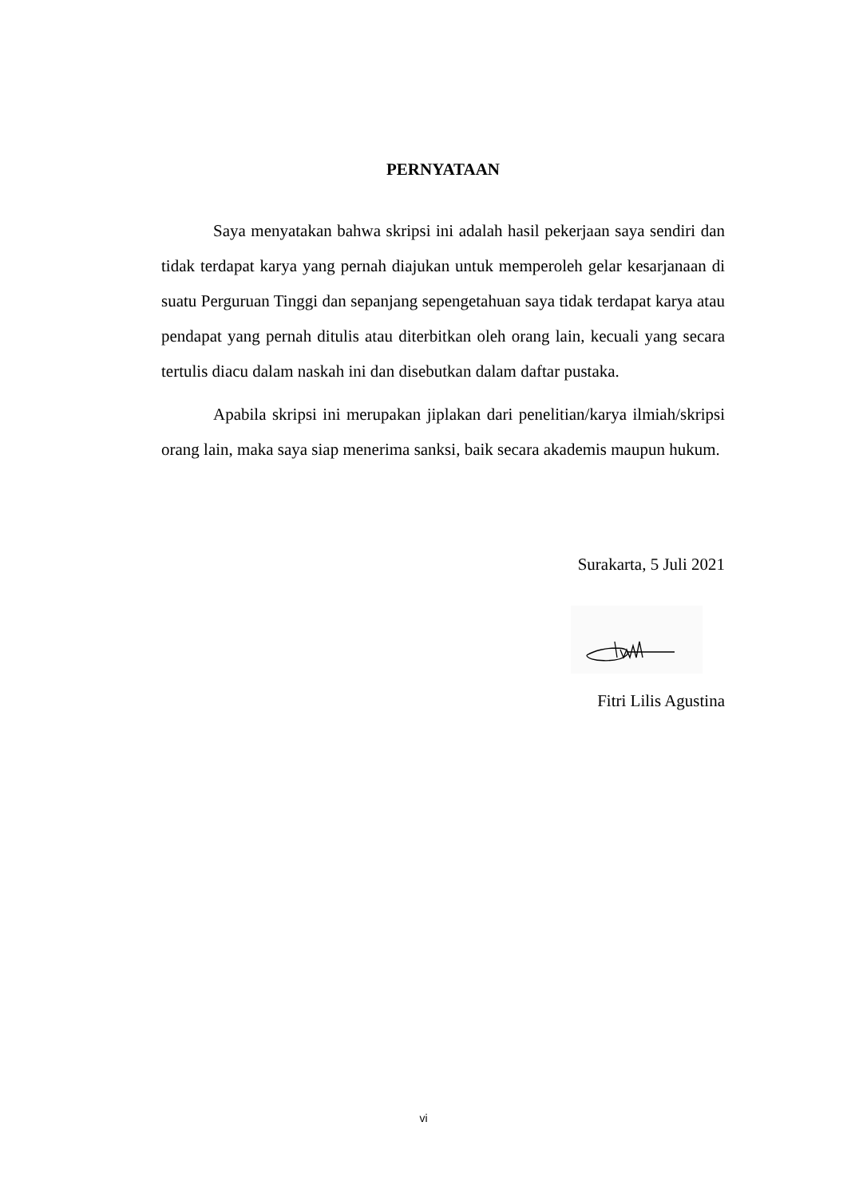PERNYATAAN
Saya menyatakan bahwa skripsi ini adalah hasil pekerjaan saya sendiri dan tidak terdapat karya yang pernah diajukan untuk memperoleh gelar kesarjanaan di suatu Perguruan Tinggi dan sepanjang sepengetahuan saya tidak terdapat karya atau pendapat yang pernah ditulis atau diterbitkan oleh orang lain, kecuali yang secara tertulis diacu dalam naskah ini dan disebutkan dalam daftar pustaka.
Apabila skripsi ini merupakan jiplakan dari penelitian/karya ilmiah/skripsi orang lain, maka saya siap menerima sanksi, baik secara akademis maupun hukum.
Surakarta, 5 Juli 2021
Fitri Lilis Agustina
vi